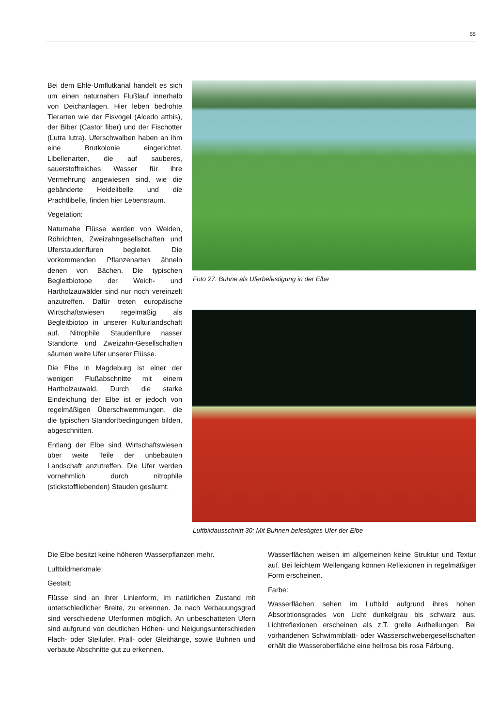55
Bei dem Ehle-Umflutkanal handelt es sich um einen naturnahen Flußlauf innerhalb von Deichanlagen. Hier leben bedrohte Tierarten wie der Eisvogel (Alcedo atthis), der Biber (Castor fiber) und der Fischotter (Lutra lutra). Uferschwalben haben an ihm eine Brutkolonie eingerichtet. Libellenarten, die auf sauberes, sauerstoffreiches Wasser für ihre Vermehrung angewiesen sind, wie die gebänderte Heidelibelle und die Prachtlibelle, finden hier Lebensraum.
Vegetation:
Naturnahe Flüsse werden von Weiden, Röhrichten, Zweizahngesellschaften und Uferstaudenfluren begleitet. Die vorkommenden Pflanzenarten ähneln denen von Bächen. Die typischen Begleitbiotope der Weich- und Hartholzauwälder sind nur noch vereinzelt anzutreffen. Dafür treten europäische Wirtschaftswiesen regelmäßig als Begleitbiotop in unserer Kulturlandschaft auf. Nitrophile Staudenflure nasser Standorte und Zweizahn-Gesellschaften säumen weite Ufer unserer Flüsse.
Die Elbe in Magdeburg ist einer der wenigen Flußabschnitte mit einem Hartholzauwald. Durch die starke Eindeichung der Elbe ist er jedoch von regelmäßigen Überschwemmungen, die die typischen Standortbedingungen bilden, abgeschnitten.
Entlang der Elbe sind Wirtschaftswiesen über weite Teile der unbebauten Landschaft anzutreffen. Die Ufer werden vornehmlich durch nitrophile (stickstoffliebenden) Stauden gesäumt.
Foto 27: Buhne als Uferbefestigung in der Elbe
Luftbildausschnitt 30: Mit Buhnen befestigtes Ufer der Elbe
Die Elbe besitzt keine höheren Wasserpflanzen mehr.
Luftbildmerkmale:
Gestalt:
Flüsse sind an ihrer Linienform, im natürlichen Zustand mit unterschiedlicher Breite, zu erkennen. Je nach Verbauungsgrad sind verschiedene Uferformen möglich. An unbeschatteten Ufern sind aufgrund von deutlichen Höhen- und Neigungsunterschieden Flach- oder Steilufer, Prall- oder Gleithänge, sowie Buhnen und verbaute Abschnitte gut zu erkennen.
Wasserflächen weisen im allgemeinen keine Struktur und Textur auf. Bei leichtem Wellengang können Reflexionen in regelmäßiger Form erscheinen.
Farbe:
Wasserflächen sehen im Luftbild aufgrund ihres hohen Absorbtionsgrades von Licht dunkelgrau bis schwarz aus. Lichtreflexionen erscheinen als z.T. grelle Aufhellungen. Bei vorhandenen Schwimmblatt- oder Wasserschwebergesellschaften erhält die Wasseroberfläche eine hellrosa bis rosa Färbung.